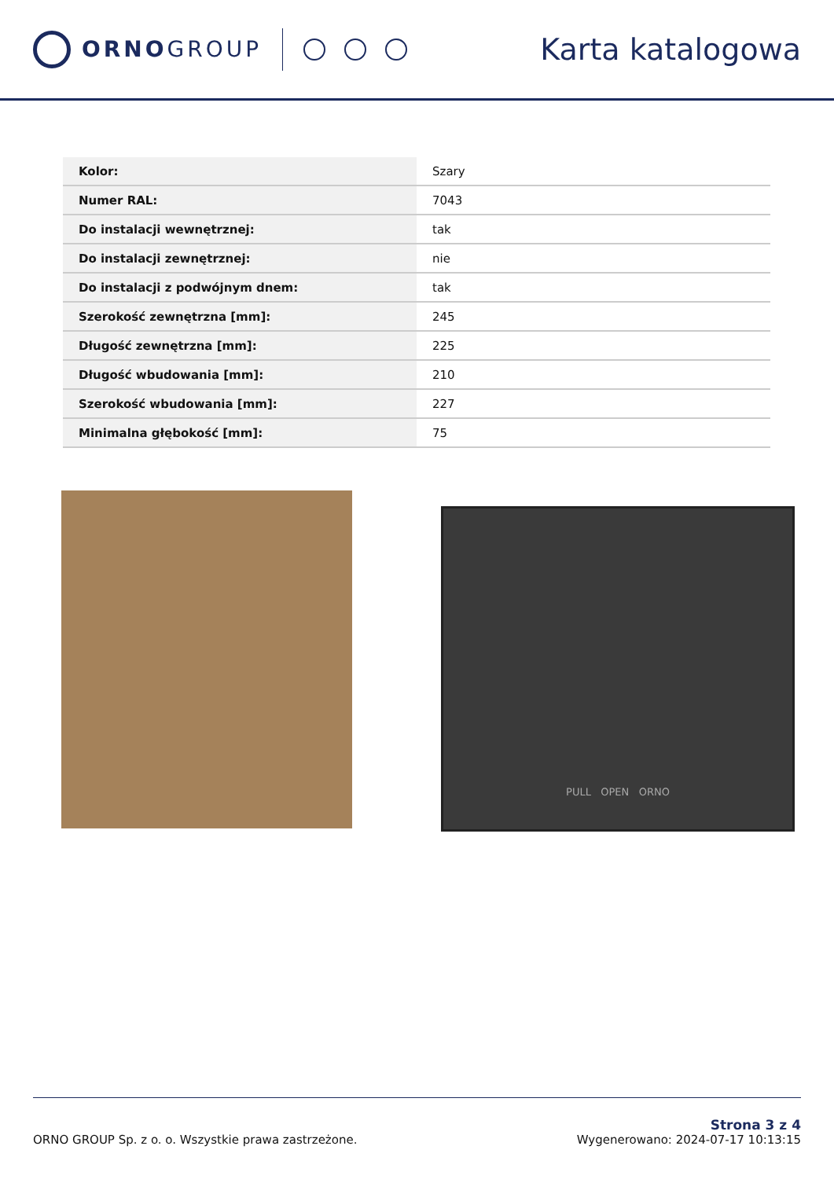ORNOGROUP
Karta katalogowa
| Kolor: | Szary |
| Numer RAL: | 7043 |
| Do instalacji wewnętrznej: | tak |
| Do instalacji zewnętrznej: | nie |
| Do instalacji z podwójnym dnem: | tak |
| Szerokość zewnętrzna [mm]: | 245 |
| Długość zewnętrzna [mm]: | 225 |
| Długość wbudowania [mm]: | 210 |
| Szerokość wbudowania [mm]: | 227 |
| Minimalna głębokość [mm]: | 75 |
PULL OPEN ORNO
ORNO GROUP Sp. z o. o. Wszystkie prawa zastrzeżone.
Strona 3 z 4
Wygenerowano: 2024-07-17 10:13:15